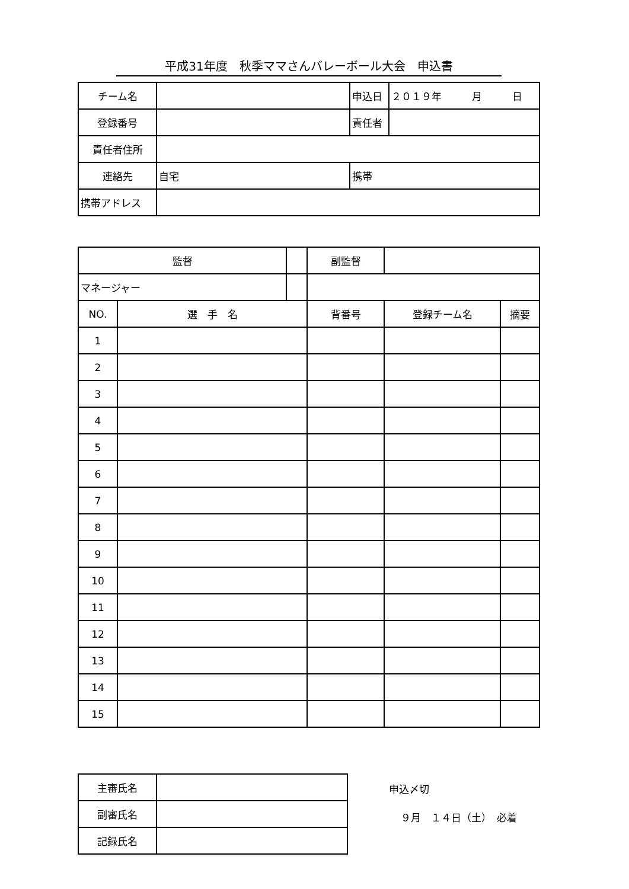平成31年度　秋季ママさんバレーボール大会　申込書
| チーム名 | | 申込日 | ２０１９年 月 日 |
| 登録番号 | | 責任者 | |
| 責任者住所 | | | |
| 連絡先 | 自宅 | 携帯 | |
| 携帯アドレス | | | |
| 監督 | | | 副監督 | | |
| マネージャー | | | | | |
| NO. | 選 手 名 | | 背番号 | 登録チーム名 | 摘要 |
| 1 | | | | | |
| 2 | | | | | |
| 3 | | | | | |
| 4 | | | | | |
| 5 | | | | | |
| 6 | | | | | |
| 7 | | | | | |
| 8 | | | | | |
| 9 | | | | | |
| 10 | | | | | |
| 11 | | | | | |
| 12 | | | | | |
| 13 | | | | | |
| 14 | | | | | |
| 15 | | | | | |
| 主審氏名 | |
| 副審氏名 | |
| 記録氏名 | |
申込〆切
９月　１４日（土）　必着